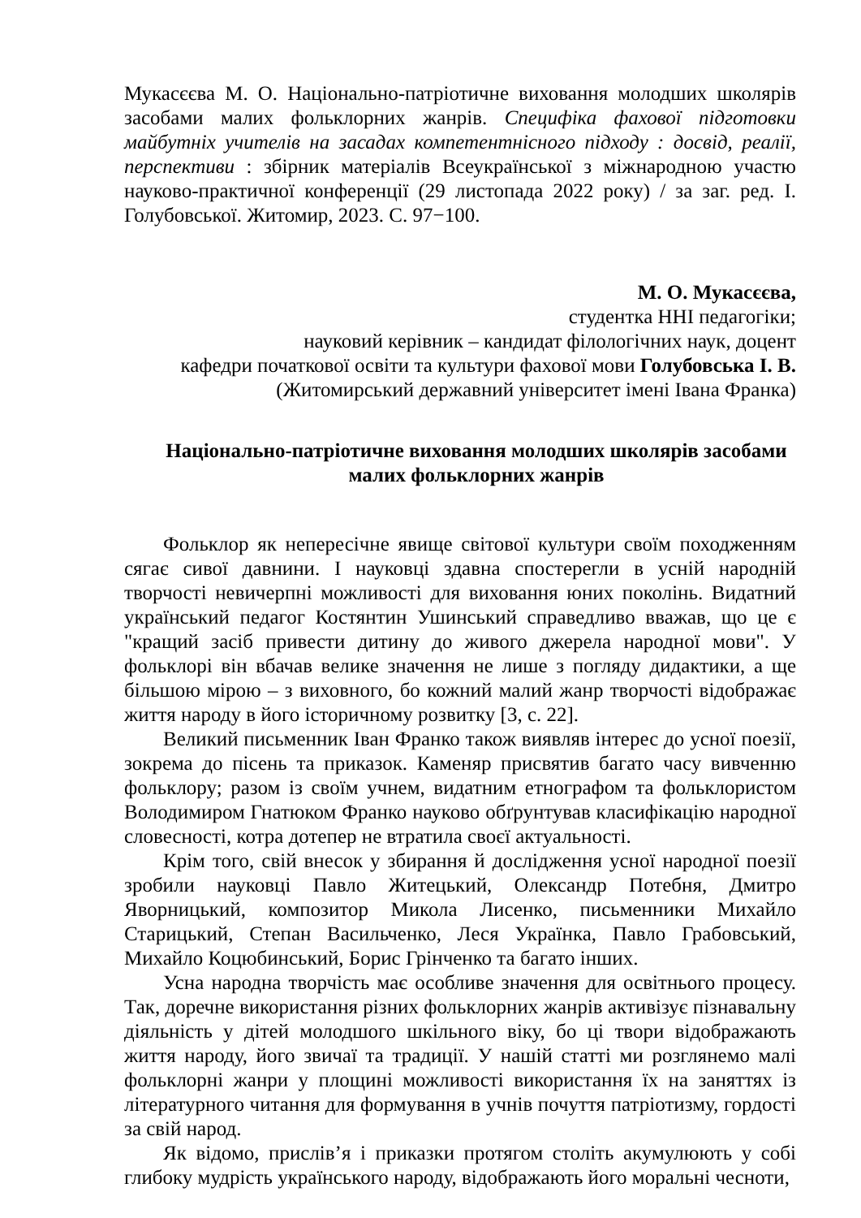Мукасєєва М. О. Національно-патріотичне виховання молодших школярів засобами малих фольклорних жанрів. Специфіка фахової підготовки майбутніх учителів на засадах компетентнісного підходу : досвід, реалії, перспективи : збірник матеріалів Всеукраїнської з міжнародною участю науково-практичної конференції (29 листопада 2022 року) / за заг. ред. І. Голубовської. Житомир, 2023. С. 97−100.
М. О. Мукасєєва,
студентка ННІ педагогіки;
науковий керівник – кандидат філологічних наук, доцент
кафедри початкової освіти та культури фахової мови Голубовська І. В.
(Житомирський державний університет імені Івана Франка)
Національно-патріотичне виховання молодших школярів засобами
малих фольклорних жанрів
Фольклор як непересічне явище світової культури своїм походженням сягає сивої давнини. І науковці здавна спостерегли в усній народній творчості невичерпні можливості для виховання юних поколінь. Видатний український педагог Костянтин Ушинський справедливо вважав, що це є "кращий засіб привести дитину до живого джерела народної мови". У фольклорі він вбачав велике значення не лише з погляду дидактики, а ще більшою мірою – з виховного, бо кожний малий жанр творчості відображає життя народу в його історичному розвитку [3, с. 22].
Великий письменник Іван Франко також виявляв інтерес до усної поезії, зокрема до пісень та приказок. Каменяр присвятив багато часу вивченню фольклору; разом із своїм учнем, видатним етнографом та фольклористом Володимиром Гнатюком Франко науково обґрунтував класифікацію народної словесності, котра дотепер не втратила своєї актуальності.
Крім того, свій внесок у збирання й дослідження усної народної поезії зробили науковці Павло Житецький, Олександр Потебня, Дмитро Яворницький, композитор Микола Лисенко, письменники Михайло Старицький, Степан Васильченко, Леся Українка, Павло Грабовський, Михайло Коцюбинський, Борис Грінченко та багато інших.
Усна народна творчість має особливе значення для освітнього процесу. Так, доречне використання різних фольклорних жанрів активізує пізнавальну діяльність у дітей молодшого шкільного віку, бо ці твори відображають життя народу, його звичаї та традиції. У нашій статті ми розглянемо малі фольклорні жанри у площині можливості використання їх на заняттях із літературного читання для формування в учнів почуття патріотизму, гордості за свій народ.
Як відомо, прислів’я і приказки протягом століть акумулюють у собі глибоку мудрість українського народу, відображають його моральні чесноти,